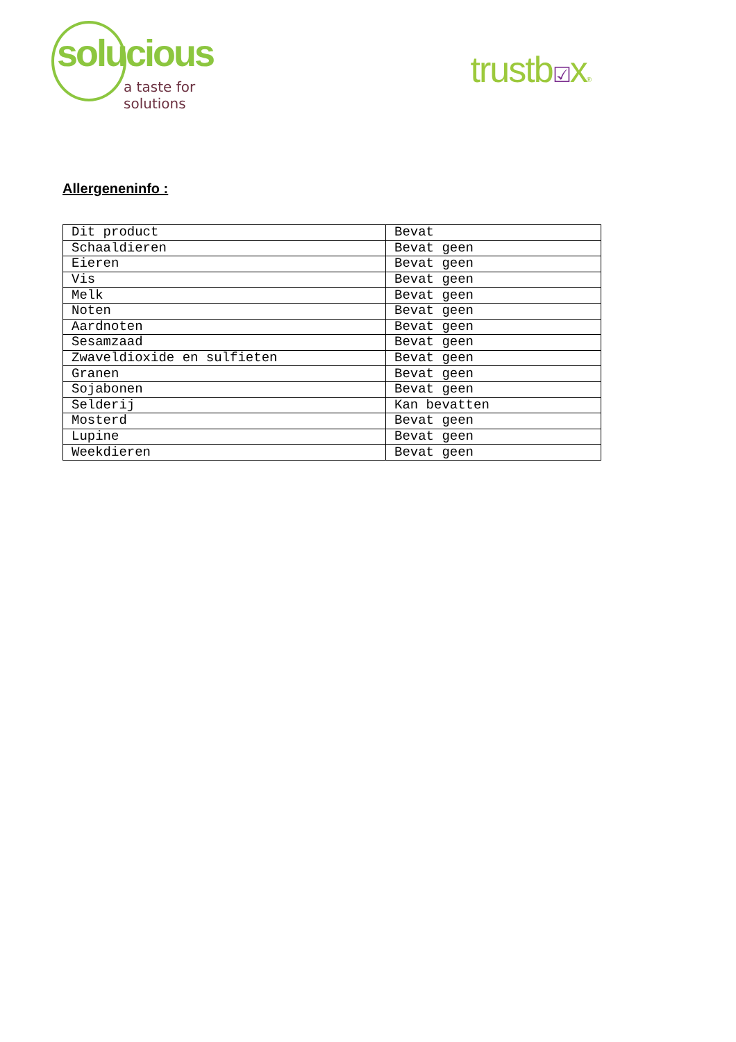solucious
a taste for solutions
trustb☑x®
Allergeneninfo :
| Dit product | Bevat |
| Schaaldieren | Bevat geen |
| Eieren | Bevat geen |
| Vis | Bevat geen |
| Melk | Bevat geen |
| Noten | Bevat geen |
| Aardnoten | Bevat geen |
| Sesamzaad | Bevat geen |
| Zwaveldioxide en sulfieten | Bevat geen |
| Granen | Bevat geen |
| Sojabonen | Bevat geen |
| Selderij | Kan bevatten |
| Mosterd | Bevat geen |
| Lupine | Bevat geen |
| Weekdieren | Bevat geen |